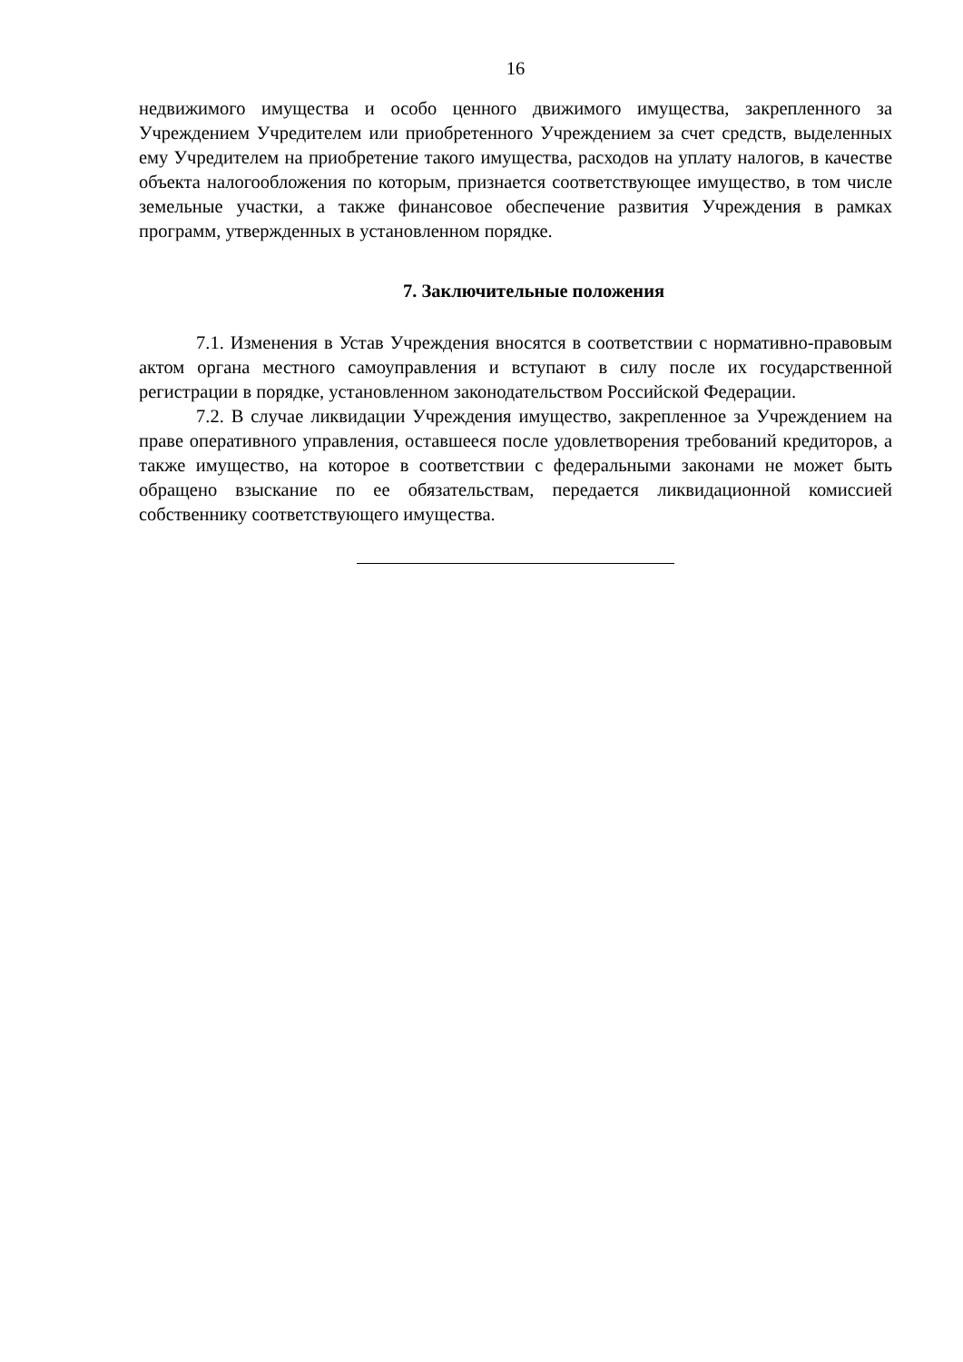16
недвижимого имущества и особо ценного движимого имущества, закрепленного за Учреждением Учредителем или приобретенного Учреждением за счет средств, выделенных ему Учредителем на приобретение такого имущества, расходов на уплату налогов, в качестве объекта налогообложения по которым, признается соответствующее имущество, в том числе земельные участки, а также финансовое обеспечение развития Учреждения в рамках программ, утвержденных в установленном порядке.
7. Заключительные положения
7.1. Изменения в Устав Учреждения вносятся в соответствии с нормативно-правовым актом органа местного самоуправления и вступают в силу после их государственной регистрации в порядке, установленном законодательством Российской Федерации.
7.2. В случае ликвидации Учреждения имущество, закрепленное за Учреждением на праве оперативного управления, оставшееся после удовлетворения требований кредиторов, а также имущество, на которое в соответствии с федеральными законами не может быть обращено взыскание по ее обязательствам, передается ликвидационной комиссией собственнику соответствующего имущества.